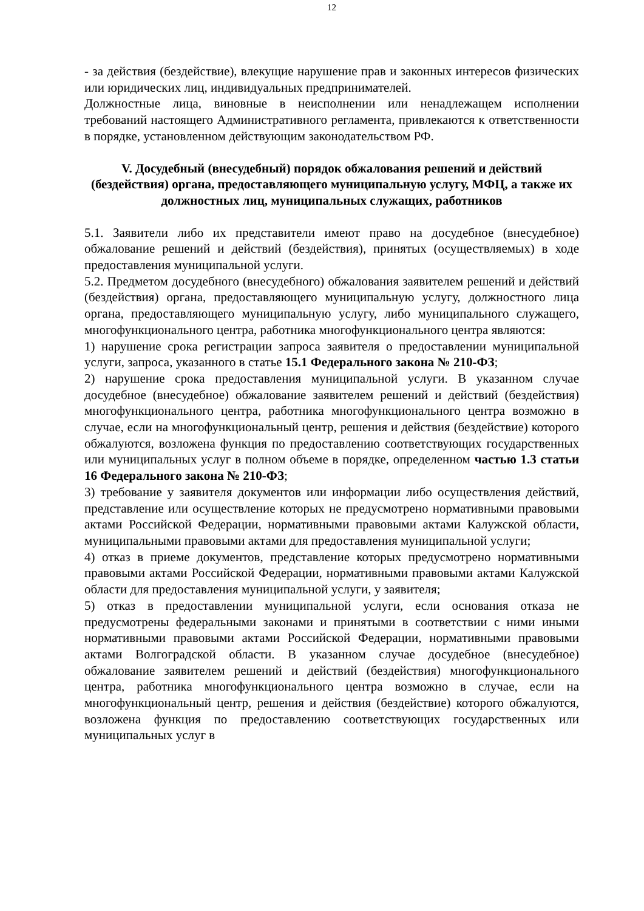12
- за действия (бездействие), влекущие нарушение прав и законных интересов физических или юридических лиц, индивидуальных предпринимателей.
Должностные лица, виновные в неисполнении или ненадлежащем исполнении требований настоящего Административного регламента, привлекаются к ответственности в порядке, установленном действующим законодательством РФ.
V. Досудебный (внесудебный) порядок обжалования решений и действий (бездействия) органа, предоставляющего муниципальную услугу, МФЦ, а также их должностных лиц, муниципальных служащих, работников
5.1. Заявители либо их представители имеют право на досудебное (внесудебное) обжалование решений и действий (бездействия), принятых (осуществляемых) в ходе предоставления муниципальной услуги.
5.2. Предметом досудебного (внесудебного) обжалования заявителем решений и действий (бездействия) органа, предоставляющего муниципальную услугу, должностного лица органа, предоставляющего муниципальную услугу, либо муниципального служащего, многофункционального центра, работника многофункционального центра являются:
1) нарушение срока регистрации запроса заявителя о предоставлении муниципальной услуги, запроса, указанного в статье 15.1 Федерального закона № 210-ФЗ;
2) нарушение срока предоставления муниципальной услуги. В указанном случае досудебное (внесудебное) обжалование заявителем решений и действий (бездействия) многофункционального центра, работника многофункционального центра возможно в случае, если на многофункциональный центр, решения и действия (бездействие) которого обжалуются, возложена функция по предоставлению соответствующих государственных или муниципальных услуг в полном объеме в порядке, определенном частью 1.3 статьи 16 Федерального закона № 210-ФЗ;
3) требование у заявителя документов или информации либо осуществления действий, представление или осуществление которых не предусмотрено нормативными правовыми актами Российской Федерации, нормативными правовыми актами Калужской области, муниципальными правовыми актами для предоставления муниципальной услуги;
4) отказ в приеме документов, представление которых предусмотрено нормативными правовыми актами Российской Федерации, нормативными правовыми актами Калужской области для предоставления муниципальной услуги, у заявителя;
5) отказ в предоставлении муниципальной услуги, если основания отказа не предусмотрены федеральными законами и принятыми в соответствии с ними иными нормативными правовыми актами Российской Федерации, нормативными правовыми актами Волгоградской области. В указанном случае досудебное (внесудебное) обжалование заявителем решений и действий (бездействия) многофункционального центра, работника многофункционального центра возможно в случае, если на многофункциональный центр, решения и действия (бездействие) которого обжалуются, возложена функция по предоставлению соответствующих государственных или муниципальных услуг в